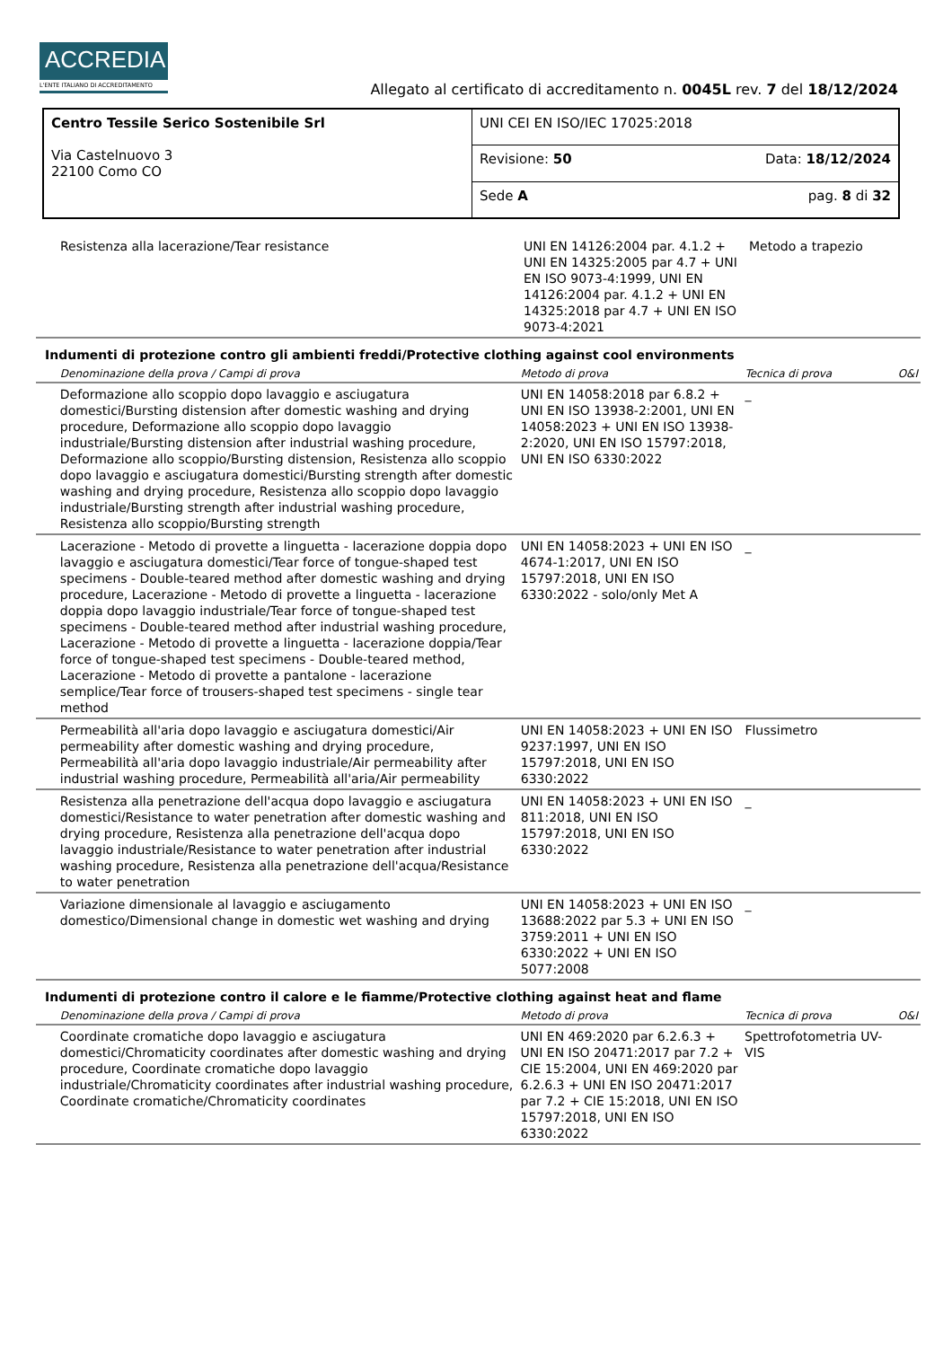ACCREDIA
L'ENTE ITALIANO DI ACCREDITAMENTO
Allegato al certificato di accreditamento n. 0045L rev. 7 del 18/12/2024
| Centro Tessile Serico Sostenibile Srl Via Castelnuovo 3 22100 Como CO | UNI CEI EN ISO/IEC 17025:2018 |
| | Revisione: 50 Data: 18/12/2024 |
| | Sede A pag. 8 di 32 |
| | Resistenza alla lacerazione/Tear resistance | UNI EN 14126:2004 par. 4.1.2 + UNI EN 14325:2005 par 4.7 + UNI EN ISO 9073-4:1999, UNI EN 14126:2004 par. 4.1.2 + UNI EN 14325:2018 par 4.7 + UNI EN ISO 9073-4:2021 | Metodo a trapezio | |
Indumenti di protezione contro gli ambienti freddi/Protective clothing against cool environments
| | Denominazione della prova / Campi di prova | Metodo di prova | Tecnica di prova | O&I |
| --- | --- | --- | --- | --- |
| | Deformazione allo scoppio dopo lavaggio e asciugatura domestici/Bursting distension after domestic washing and drying procedure, Deformazione allo scoppio dopo lavaggio industriale/Bursting distension after industrial washing procedure, Deformazione allo scoppio/Bursting distension, Resistenza allo scoppio dopo lavaggio e asciugatura domestici/Bursting strength after domestic washing and drying procedure, Resistenza allo scoppio dopo lavaggio industriale/Bursting strength after industrial washing procedure, Resistenza allo scoppio/Bursting strength | UNI EN 14058:2018 par 6.8.2 + UNI EN ISO 13938-2:2001, UNI EN 14058:2023 + UNI EN ISO 13938-2:2020, UNI EN ISO 15797:2018, UNI EN ISO 6330:2022 | _ | |
| | Lacerazione - Metodo di provette a linguetta - lacerazione doppia dopo lavaggio e asciugatura domestici/Tear force of tongue-shaped test specimens - Double-teared method after domestic washing and drying procedure, Lacerazione - Metodo di provette a linguetta - lacerazione doppia dopo lavaggio industriale/Tear force of tongue-shaped test specimens - Double-teared method after industrial washing procedure, Lacerazione - Metodo di provette a linguetta - lacerazione doppia/Tear force of tongue-shaped test specimens - Double-teared method, Lacerazione - Metodo di provette a pantalone - lacerazione semplice/Tear force of trousers-shaped test specimens - single tear method | UNI EN 14058:2023 + UNI EN ISO 4674-1:2017, UNI EN ISO 15797:2018, UNI EN ISO 6330:2022 - solo/only Met A | _ | |
| | Permeabilità all'aria dopo lavaggio e asciugatura domestici/Air permeability after domestic washing and drying procedure, Permeabilità all'aria dopo lavaggio industriale/Air permeability after industrial washing procedure, Permeabilità all'aria/Air permeability | UNI EN 14058:2023 + UNI EN ISO 9237:1997, UNI EN ISO 15797:2018, UNI EN ISO 6330:2022 | Flussimetro | |
| | Resistenza alla penetrazione dell'acqua dopo lavaggio e asciugatura domestici/Resistance to water penetration after domestic washing and drying procedure, Resistenza alla penetrazione dell'acqua dopo lavaggio industriale/Resistance to water penetration after industrial washing procedure, Resistenza alla penetrazione dell'acqua/Resistance to water penetration | UNI EN 14058:2023 + UNI EN ISO 811:2018, UNI EN ISO 15797:2018, UNI EN ISO 6330:2022 | _ | |
| | Variazione dimensionale al lavaggio e asciugamento domestico/Dimensional change in domestic wet washing and drying | UNI EN 14058:2023 + UNI EN ISO 13688:2022 par 5.3 + UNI EN ISO 3759:2011 + UNI EN ISO 6330:2022 + UNI EN ISO 5077:2008 | _ | |
Indumenti di protezione contro il calore e le fiamme/Protective clothing against heat and flame
| | Denominazione della prova / Campi di prova | Metodo di prova | Tecnica di prova | O&I |
| --- | --- | --- | --- | --- |
| | Coordinate cromatiche dopo lavaggio e asciugatura domestici/Chromaticity coordinates after domestic washing and drying procedure, Coordinate cromatiche dopo lavaggio industriale/Chromaticity coordinates after industrial washing procedure, Coordinate cromatiche/Chromaticity coordinates | UNI EN 469:2020 par 6.2.6.3 + UNI EN ISO 20471:2017 par 7.2 + CIE 15:2004, UNI EN 469:2020 par 6.2.6.3 + UNI EN ISO 20471:2017 par 7.2 + CIE 15:2018, UNI EN ISO 15797:2018, UNI EN ISO 6330:2022 | Spettrofotometria UV-VIS | |